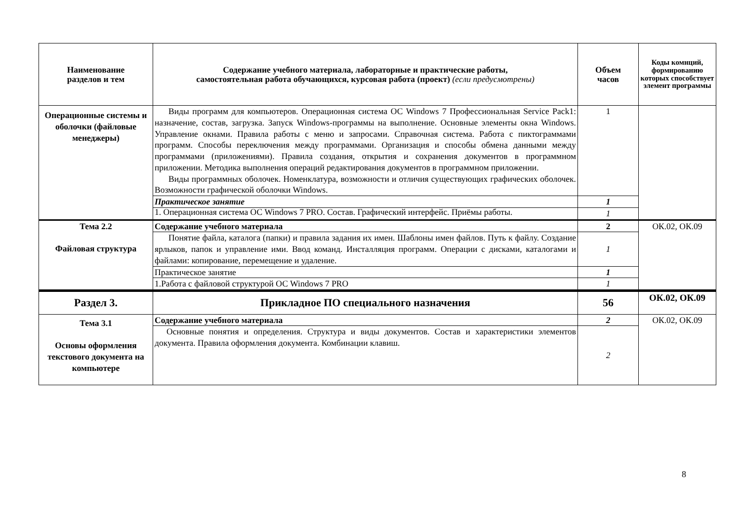| Наименование разделов и тем | Содержание учебного материала, лабораторные и практические работы, самостоятельная работа обучающихся, курсовая работа (проект) (если предусмотрены) | Объем часов | Коды комнций, формированию которых способствует элемент программы |
| --- | --- | --- | --- |
| Операционные системы и оболочки (файловые менеджеры) | Виды программ для компьютеров. Операционная система ОС Windows 7 Профессиональная Service Pack1: назначение, состав, загрузка. Запуск Windows-программы на выполнение. Основные элементы окна Windows. Управление окнами. Правила работы с меню и запросами. Справочная система. Работа с пиктограммами программ. Способы переключения между программами. Организация и способы обмена данными между программами (приложениями). Правила создания, открытия и сохранения документов в программном приложении. Методика выполнения операций редактирования документов в программном приложении. Виды программных оболочек. Номенклатура, возможности и отличия существующих графических оболочек. Возможности графической оболочки Windows. | 1 | |
| | Практическое занятие | 1 | |
| | 1. Операционная система ОС Windows 7 PRO. Состав. Графический интерфейс. Приёмы работы. | 1 | |
| Тема 2.2 Файловая структура | Содержание учебного материала | 2 | ОК.02, ОК.09 |
| | Понятие файла, каталога (папки) и правила задания их имен. Шаблоны имен файлов. Путь к файлу. Создание ярлыков, папок и управление ими. Ввод команд. Инсталляция программ. Операции с дисками, каталогами и файлами: копирование, перемещение и удаление. | 1 | |
| | Практическое занятие | 1 | |
| | 1.Работа с файловой структурой ОС Windows 7 PRO | 1 | |
| Раздел 3. | Прикладное ПО специального назначения | 56 | ОК.02, ОК.09 |
| Тема 3.1 Основы оформления текстового документа на компьютере | Содержание учебного материала | 2 | ОК.02, ОК.09 |
| | Основные понятия и определения. Структура и виды документов. Состав и характеристики элементов документа. Правила оформления документа. Комбинации клавиш. | 2 | |
8